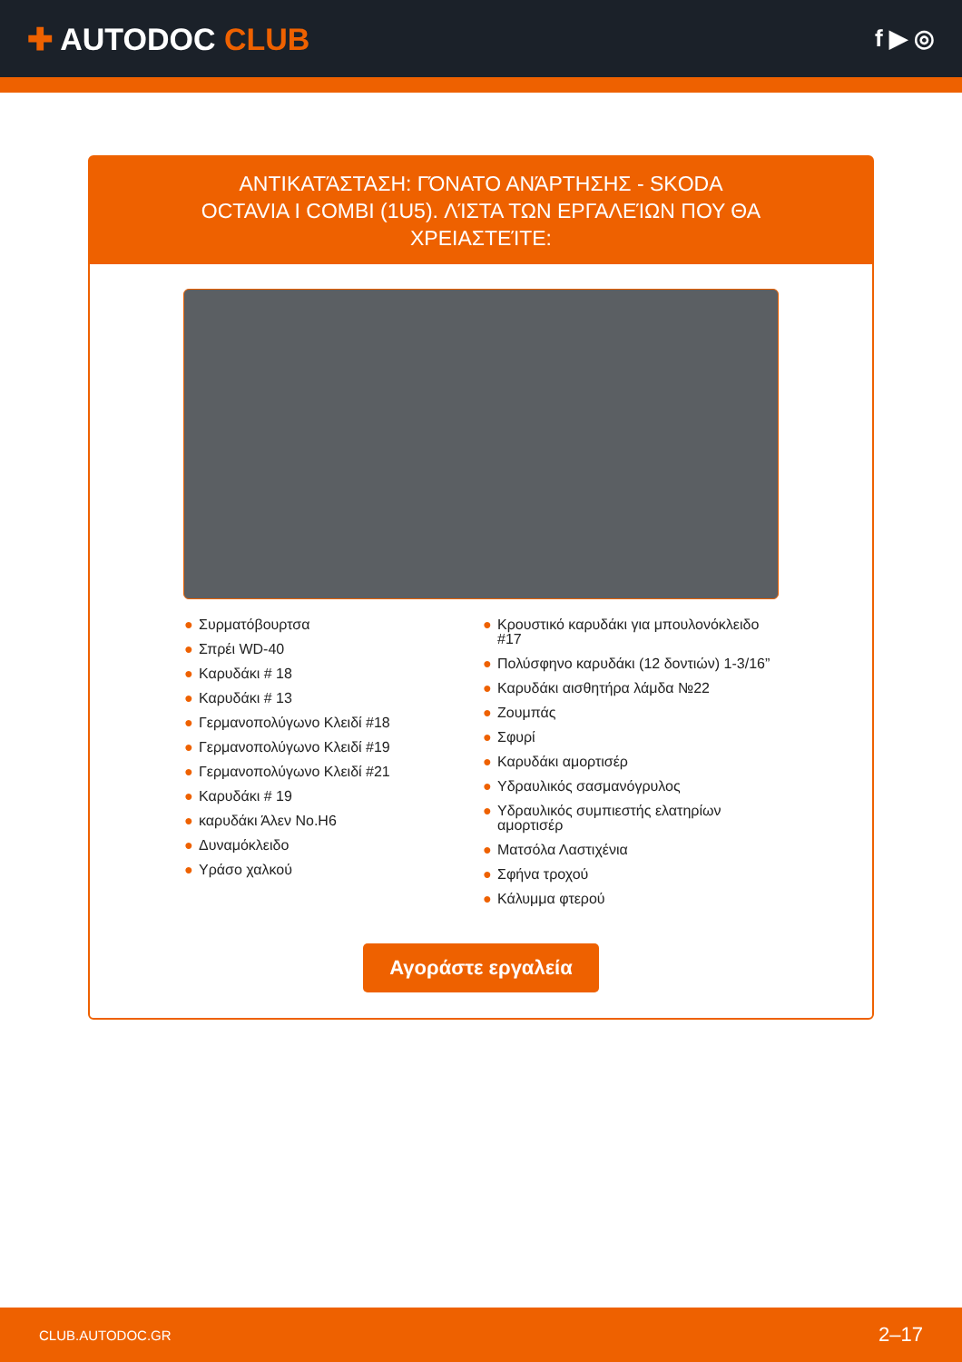✚ AUTODOC CLUB
f ▶ ◎
ΑΝΤΙΚΑΤΆΣΤΑΣΗ: ΓΌΝΑΤΟ ΑΝΆΡΤΗΣΗΣ - SKODA OCTAVIA I COMBI (1U5). ΛΊΣΤΑ ΤΩΝ ΕΡΓΑΛΕΊΩΝ ΠΟΥ ΘΑ ΧΡΕΙΑΣΤΕΊΤΕ:
● Συρματόβουρτσα
● Σπρέι WD-40
● Καρυδάκι # 18
● Καρυδάκι # 13
● Γερμανοπολύγωνο Κλειδί #18
● Γερμανοπολύγωνο Κλειδί #19
● Γερμανοπολύγωνο Κλειδί #21
● Καρυδάκι # 19
● καρυδάκι Άλεν No.H6
● Δυναμόκλειδο
● Υράσο χαλκού
● Κρουστικό καρυδάκι για μπουλονόκλειδο #17
● Πολύσφηνο καρυδάκι (12 δοντιών) 1-3/16”
● Καρυδάκι αισθητήρα λάμδα №22
● Ζουμπάς
● Σφυρί
● Καρυδάκι αμορτισέρ
● Υδραυλικός σασμανόγρυλος
● Υδραυλικός συμπιεστής ελατηρίων αμορτισέρ
● Ματσόλα Λαστιχένια
● Σφήνα τροχού
● Κάλυμμα φτερού
Αγοράστε εργαλεία
CLUB.AUTODOC.GR 2–17